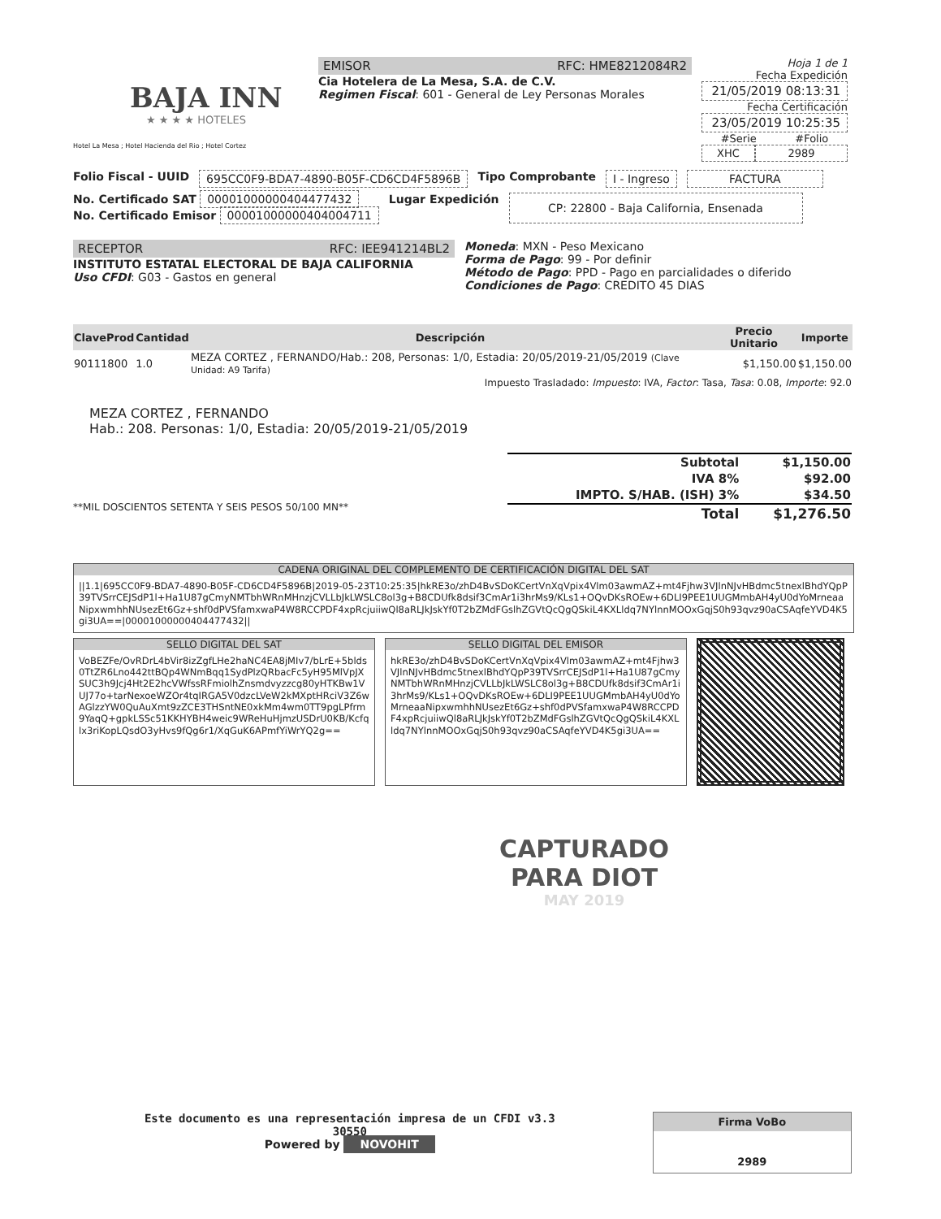BAJA INN
★ ★ ★ ★ HOTELES
Hotel La Mesa ; Hotel Hacienda del Rio ; Hotel Cortez
EMISOR RFC: HME8212084R2
Cia Hotelera de La Mesa, S.A. de C.V.
Regimen Fiscal: 601 - General de Ley Personas Morales
Hoja 1 de 1
Fecha Expedición
21/05/2019 08:13:31
Fecha Certificación
23/05/2019 10:25:35
#Serie #Folio
XHC 2989
Folio Fiscal - UUID 695CC0F9-BDA7-4890-B05F-CD6CD4F5896B Tipo Comprobante I - Ingreso FACTURA
No. Certificado SAT 00001000000404477432
No. Certificado Emisor 00001000000404004711
Lugar Expedición
CP: 22800 - Baja California, Ensenada
RECEPTOR RFC: IEE941214BL2
INSTITUTO ESTATAL ELECTORAL DE BAJA CALIFORNIA
Uso CFDI: G03 - Gastos en general
Moneda: MXN - Peso Mexicano
Forma de Pago: 99 - Por definir
Método de Pago: PPD - Pago en parcialidades o diferido
Condiciones de Pago: CREDITO 45 DIAS
| ClaveProd | Cantidad | Descripción | Precio Unitario | Importe |
| --- | --- | --- | --- | --- |
| 90111800 | 1.0 | MEZA CORTEZ , FERNANDO/Hab.: 208, Personas: 1/0, Estadia: 20/05/2019-21/05/2019 (Clave Unidad: A9 Tarifa) | $1,150.00 | $1,150.00 |
| Impuesto Trasladado: Impuesto : IVA, Factor : Tasa, Tasa : 0.08, Importe : 92.0 | | | | |
MEZA CORTEZ , FERNANDO
Hab.: 208. Personas: 1/0, Estadia: 20/05/2019-21/05/2019
**MIL DOSCIENTOS SETENTA Y SEIS PESOS 50/100 MN**
| Subtotal | $1,150.00 |
| IVA 8% | $92.00 |
| IMPTO. S/HAB. (ISH) 3% | $34.50 |
| Total | $1,276.50 |
CADENA ORIGINAL DEL COMPLEMENTO DE CERTIFICACIÓN DIGITAL DEL SAT
||1.1|695CC0F9-BDA7-4890-B05F-CD6CD4F5896B|2019-05-23T10:25:35|hkRE3o/zhD4BvSDoKCertVnXqVpix4Vlm03awmAZ+mt4Fjhw3VJlnNJvHBdmc5tnexlBhdYQpP39TVSrrCEJSdP1l+Ha1U87gCmyNMTbhWRnMHnzjCVLLbJkLWSLC8ol3g+B8CDUfk8dsif3CmAr1i3hrMs9/KLs1+OQvDKsROEw+6DLI9PEE1UUGMmbAH4yU0dYoMrneaaNipxwmhhNUsezEt6Gz+shf0dPVSfamxwaP4W8RCCPDF4xpRcjuiiwQl8aRLJkJskYf0T2bZMdFGslhZGVtQcQgQSkiL4KXLldq7NYlnnMOOxGqjS0h93qvz90aCSAqfeYVD4K5gi3UA==|00001000000404477432||
SELLO DIGITAL DEL SAT
VoBEZFe/OvRDrL4bVir8izZgfLHe2haNC4EA8jMIv7/bLrE+5blds0TtZR6Lno442ttBQp4WNmBqq1SydPlzQRbacFc5yH95MlVpJXSUC3h9Jcj4Ht2E2hcVWfssRFmiolhZnsmdvyzzcg80yHTKBw1VUJ77o+tarNexoeWZOr4tqIRGA5V0dzcLVeW2kMXptHRciV3Z6wAGlzzYW0QuAuXmt9zZCE3THSntNE0xkMm4wm0TT9pgLPfrm9YaqQ+gpkLSSc51KKHYBH4weic9WReHuHjmzUSDrU0KB/Kcfqlx3riKopLQsdO3yHvs9fQg6r1/XqGuK6APmfYiWrYQ2g==
SELLO DIGITAL DEL EMISOR
hkRE3o/zhD4BvSDoKCertVnXqVpix4Vlm03awmAZ+mt4Fjhw3VJlnNJvHBdmc5tnexlBhdYQpP39TVSrrCEJSdP1l+Ha1U87gCmyNMTbhWRnMHnzjCVLLbJkLWSLC8ol3g+B8CDUfk8dsif3CmAr1i3hrMs9/KLs1+OQvDKsROEw+6DLI9PEE1UUGMmbAH4yU0dYoMrneaaNipxwmhhNUsezEt6Gz+shf0dPVSfamxwaP4W8RCCPDF4xpRcjuiiwQl8aRLJkJskYf0T2bZMdFGslhZGVtQcQgQSkiL4KXLldq7NYlnnMOOxGqjS0h93qvz90aCSAqfeYVD4K5gi3UA==
CAPTURADO
PARA DIOT
MAY 2019
Este documento es una representación impresa de un CFDI v3.3
30550
Powered by NOVOHIT
Firma VoBo
2989